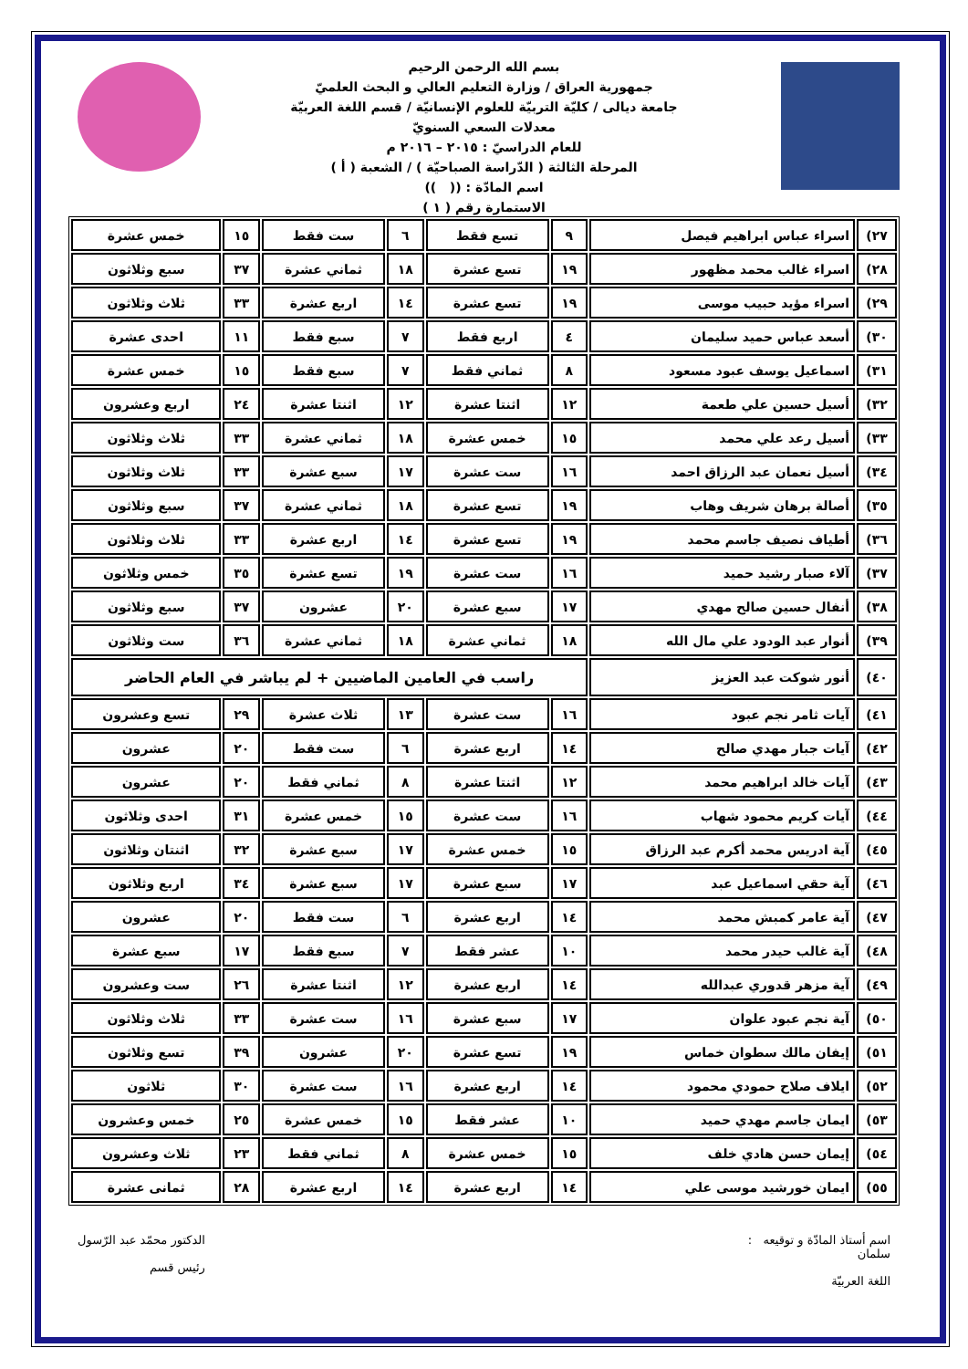بسم الله الرحمن الرحيم
جمهورية العراق / وزارة التعليم العالي و البحث العلميّ
جامعة ديالى / كليّة التربيّة للعلوم الإنسانيّة / قسم اللغة العربيّة
معدلات السعي السنويّ
للعام الدراسيّ : ٢٠١٥ – ٢٠١٦ م
المرحلة الثالثة ( الدّراسة الصباحيّة ) / الشعبة ( أ )
اسم المادّة : (( ))
الاستمارة رقم ( ١ )
| ٢٧) | اسراء عباس ابراهيم فيصل | ٩ | تسع فقط | ٦ | ست فقط | ١٥ | خمس عشرة |
| ٢٨) | اسراء غالب محمد مظهور | ١٩ | تسع عشرة | ١٨ | ثماني عشرة | ٣٧ | سبع وثلاثون |
| ٢٩) | اسراء مؤيد حبيب موسى | ١٩ | تسع عشرة | ١٤ | اربع عشرة | ٣٣ | ثلاث وثلاثون |
| ٣٠) | أسعد عباس حميد سليمان | ٤ | اربع فقط | ٧ | سبع فقط | ١١ | احدى عشرة |
| ٣١) | اسماعيل يوسف عبود مسعود | ٨ | ثماني فقط | ٧ | سبع فقط | ١٥ | خمس عشرة |
| ٣٢) | أسيل حسين علي طعمة | ١٢ | اثنتا عشرة | ١٢ | اثنتا عشرة | ٢٤ | اربع وعشرون |
| ٣٣) | أسيل رعد علي محمد | ١٥ | خمس عشرة | ١٨ | ثماني عشرة | ٣٣ | ثلاث وثلاثون |
| ٣٤) | أسيل نعمان عبد الرزاق احمد | ١٦ | ست عشرة | ١٧ | سبع عشرة | ٣٣ | ثلاث وثلاثون |
| ٣٥) | أصالة برهان شريف وهاب | ١٩ | تسع عشرة | ١٨ | ثماني عشرة | ٣٧ | سبع وثلاثون |
| ٣٦) | أطياف نصيف جاسم محمد | ١٩ | تسع عشرة | ١٤ | اربع عشرة | ٣٣ | ثلاث وثلاثون |
| ٣٧) | آلاء صبار رشيد حميد | ١٦ | ست عشرة | ١٩ | تسع عشرة | ٣٥ | خمس وثلاثون |
| ٣٨) | أنفال حسين صالح مهدي | ١٧ | سبع عشرة | ٢٠ | عشرون | ٣٧ | سبع وثلاثون |
| ٣٩) | أنوار عبد الودود علي مال الله | ١٨ | ثماني عشرة | ١٨ | ثماني عشرة | ٣٦ | ست وثلاثون |
| ٤٠) | أنور شوكت عبد العزيز | راسب في العامين الماضيين + لم يباشر في العام الحاضر | | | | | |
| ٤١) | آيات ثامر نجم عبود | ١٦ | ست عشرة | ١٣ | ثلاث عشرة | ٢٩ | تسع وعشرون |
| ٤٢) | آيات جبار مهدي صالح | ١٤ | اربع عشرة | ٦ | ست فقط | ٢٠ | عشرون |
| ٤٣) | آيات خالد ابراهيم محمد | ١٢ | اثنتا عشرة | ٨ | ثماني فقط | ٢٠ | عشرون |
| ٤٤) | آيات كريم محمود شهاب | ١٦ | ست عشرة | ١٥ | خمس عشرة | ٣١ | احدى وثلاثون |
| ٤٥) | آية ادريس محمد أكرم عبد الرزاق | ١٥ | خمس عشرة | ١٧ | سبع عشرة | ٣٢ | اثنتان وثلاثون |
| ٤٦) | آية حقي اسماعيل عبد | ١٧ | سبع عشرة | ١٧ | سبع عشرة | ٣٤ | اربع وثلاثون |
| ٤٧) | آية عامر كمبش محمد | ١٤ | اربع عشرة | ٦ | ست فقط | ٢٠ | عشرون |
| ٤٨) | آية غالب حيدر محمد | ١٠ | عشر فقط | ٧ | سبع فقط | ١٧ | سبع عشرة |
| ٤٩) | آية مزهر قدوري عبدالله | ١٤ | اربع عشرة | ١٢ | اثنتا عشرة | ٢٦ | ست وعشرون |
| ٥٠) | آية نجم عبود علوان | ١٧ | سبع عشرة | ١٦ | ست عشرة | ٣٣ | ثلاث وثلاثون |
| ٥١) | إيفان مالك سطوان خماس | ١٩ | تسع عشرة | ٢٠ | عشرون | ٣٩ | تسع وثلاثون |
| ٥٢) | ايلاف صلاح حمودي محمود | ١٤ | اربع عشرة | ١٦ | ست عشرة | ٣٠ | ثلاثون |
| ٥٣) | ايمان جاسم مهدي حميد | ١٠ | عشر فقط | ١٥ | خمس عشرة | ٢٥ | خمس وعشرون |
| ٥٤) | إيمان حسن هادي خلف | ١٥ | خمس عشرة | ٨ | ثماني فقط | ٢٣ | ثلاث وعشرون |
| ٥٥) | ايمان خورشيد موسى علي | ١٤ | اربع عشرة | ١٤ | اربع عشرة | ٢٨ | ثمانى عشرة |
اسم أستاذ المادّة و توقيعه :
سلمان
اللغة العربيّة
الدكتور محمّد عبد الرّسول
رئيس قسم